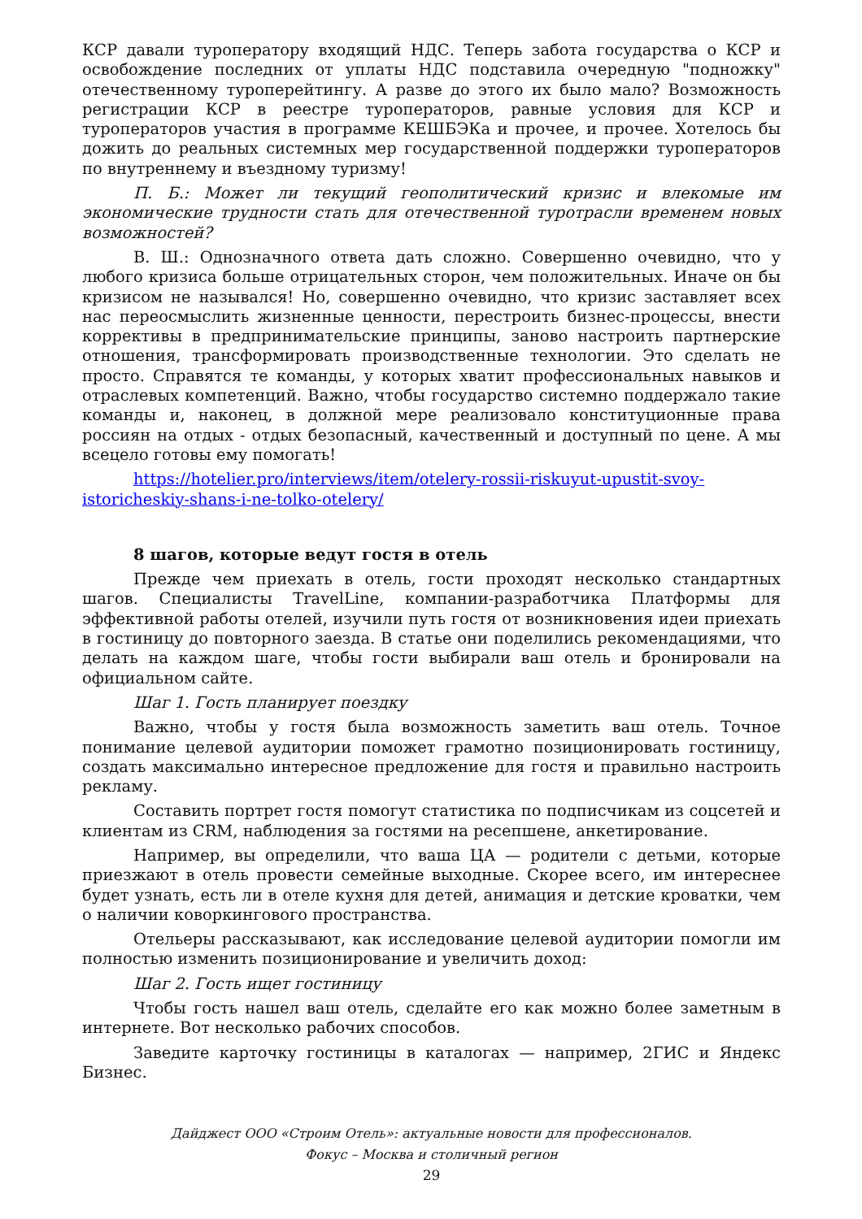КСР давали туроператору входящий НДС. Теперь забота государства о КСР и освобождение последних от уплаты НДС подставила очередную "подножку" отечественному туроперейтингу. А разве до этого их было мало? Возможность регистрации КСР в реестре туроператоров, равные условия для КСР и туроператоров участия в программе КЕШБЭКа и прочее, и прочее. Хотелось бы дожить до реальных системных мер государственной поддержки туроператоров по внутреннему и въездному туризму!
П. Б.: Может ли текущий геополитический кризис и влекомые им экономические трудности стать для отечественной туротрасли временем новых возможностей?
В. Ш.: Однозначного ответа дать сложно. Совершенно очевидно, что у любого кризиса больше отрицательных сторон, чем положительных. Иначе он бы кризисом не назывался! Но, совершенно очевидно, что кризис заставляет всех нас переосмыслить жизненные ценности, перестроить бизнес-процессы, внести коррективы в предпринимательские принципы, заново настроить партнерские отношения, трансформировать производственные технологии. Это сделать не просто. Справятся те команды, у которых хватит профессиональных навыков и отраслевых компетенций. Важно, чтобы государство системно поддержало такие команды и, наконец, в должной мере реализовало конституционные права россиян на отдых - отдых безопасный, качественный и доступный по цене. А мы всецело готовы ему помогать!
https://hotelier.pro/interviews/item/otelery-rossii-riskuyut-upustit-svoy-istoricheskiy-shans-i-ne-tolko-otelery/
8 шагов, которые ведут гостя в отель
Прежде чем приехать в отель, гости проходят несколько стандартных шагов. Специалисты TravelLine, компании-разработчика Платформы для эффективной работы отелей, изучили путь гостя от возникновения идеи приехать в гостиницу до повторного заезда. В статье они поделились рекомендациями, что делать на каждом шаге, чтобы гости выбирали ваш отель и бронировали на официальном сайте.
Шаг 1. Гость планирует поездку
Важно, чтобы у гостя была возможность заметить ваш отель. Точное понимание целевой аудитории поможет грамотно позиционировать гостиницу, создать максимально интересное предложение для гостя и правильно настроить рекламу.
Составить портрет гостя помогут статистика по подписчикам из соцсетей и клиентам из CRM, наблюдения за гостями на ресепшене, анкетирование.
Например, вы определили, что ваша ЦА — родители с детьми, которые приезжают в отель провести семейные выходные. Скорее всего, им интереснее будет узнать, есть ли в отеле кухня для детей, анимация и детские кроватки, чем о наличии коворкингового пространства.
Отельеры рассказывают, как исследование целевой аудитории помогли им полностью изменить позиционирование и увеличить доход:
Шаг 2. Гость ищет гостиницу
Чтобы гость нашел ваш отель, сделайте его как можно более заметным в интернете. Вот несколько рабочих способов.
Заведите карточку гостиницы в каталогах — например, 2ГИС и Яндекс Бизнес.
Дайджест ООО «Строим Отель»: актуальные новости для профессионалов.
Фокус – Москва и столичный регион
29